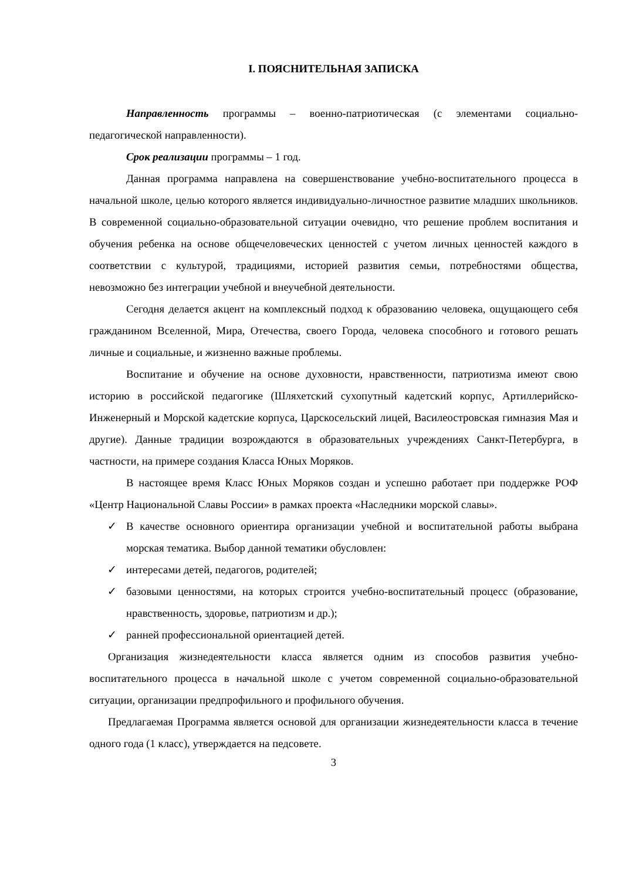I. ПОЯСНИТЕЛЬНАЯ ЗАПИСКА
Направленность программы – военно-патриотическая (с элементами социально-педагогической направленности).
Срок реализации программы – 1 год.
Данная программа направлена на совершенствование учебно-воспитательного процесса в начальной школе, целью которого является индивидуально-личностное развитие младших школьников. В современной социально-образовательной ситуации очевидно, что решение проблем воспитания и обучения ребенка на основе общечеловеческих ценностей с учетом личных ценностей каждого в соответствии с культурой, традициями, историей развития семьи, потребностями общества, невозможно без интеграции учебной и внеучебной деятельности.
Сегодня делается акцент на комплексный подход к образованию человека, ощущающего себя гражданином Вселенной, Мира, Отечества, своего Города, человека способного и готового решать личные и социальные, и жизненно важные проблемы.
Воспитание и обучение на основе духовности, нравственности, патриотизма имеют свою историю в российской педагогике (Шляхетский сухопутный кадетский корпус, Артиллерийско-Инженерный и Морской кадетские корпуса, Царскосельский лицей, Василеостровская гимназия Мая и другие). Данные традиции возрождаются в образовательных учреждениях Санкт-Петербурга, в частности, на примере создания Класса Юных Моряков.
В настоящее время Класс Юных Моряков создан и успешно работает при поддержке РОФ «Центр Национальной Славы России» в рамках проекта «Наследники морской славы».
✓ В качестве основного ориентира организации учебной и воспитательной работы выбрана морская тематика. Выбор данной тематики обусловлен:
✓ интересами детей, педагогов, родителей;
✓ базовыми ценностями, на которых строится учебно-воспитательный процесс (образование, нравственность, здоровье, патриотизм и др.);
✓ ранней профессиональной ориентацией детей.
Организация жизнедеятельности класса является одним из способов развития учебно-воспитательного процесса в начальной школе с учетом современной социально-образовательной ситуации, организации предпрофильного и профильного обучения.
Предлагаемая Программа является основой для организации жизнедеятельности класса в течение одного года (1 класс), утверждается на педсовете.
3